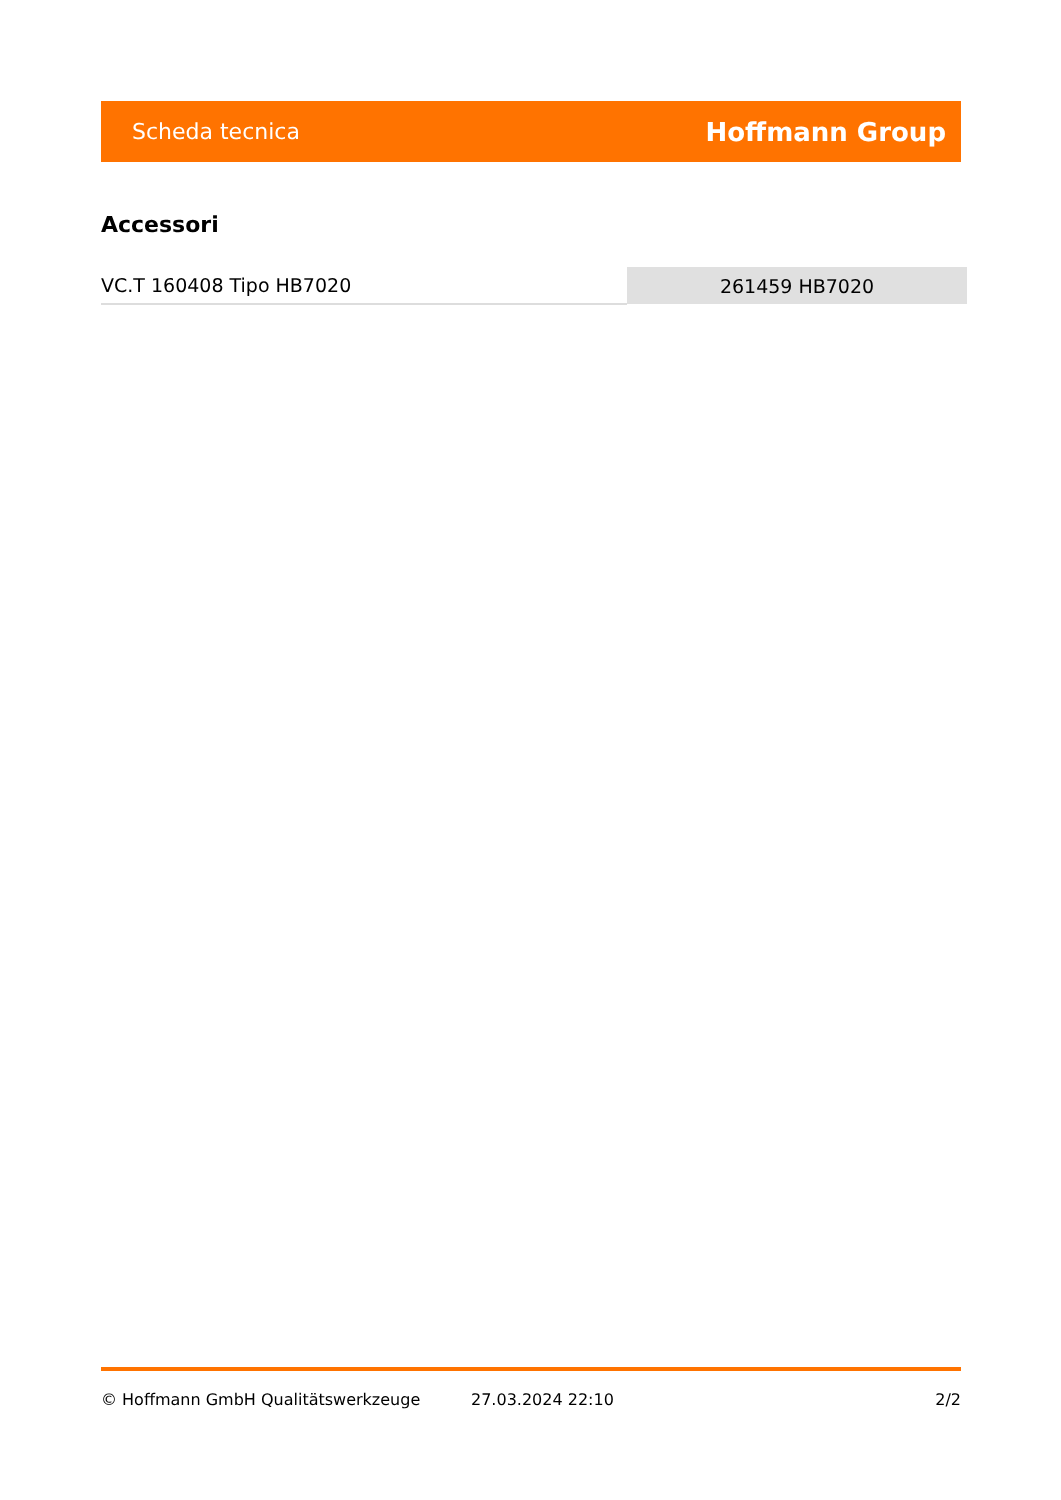Scheda tecnica Hoffmann Group
Accessori
| VC.T 160408 Tipo HB7020 | 261459 HB7020 |
© Hoffmann GmbH Qualitätswerkzeuge 27.03.2024 22:10 2/2